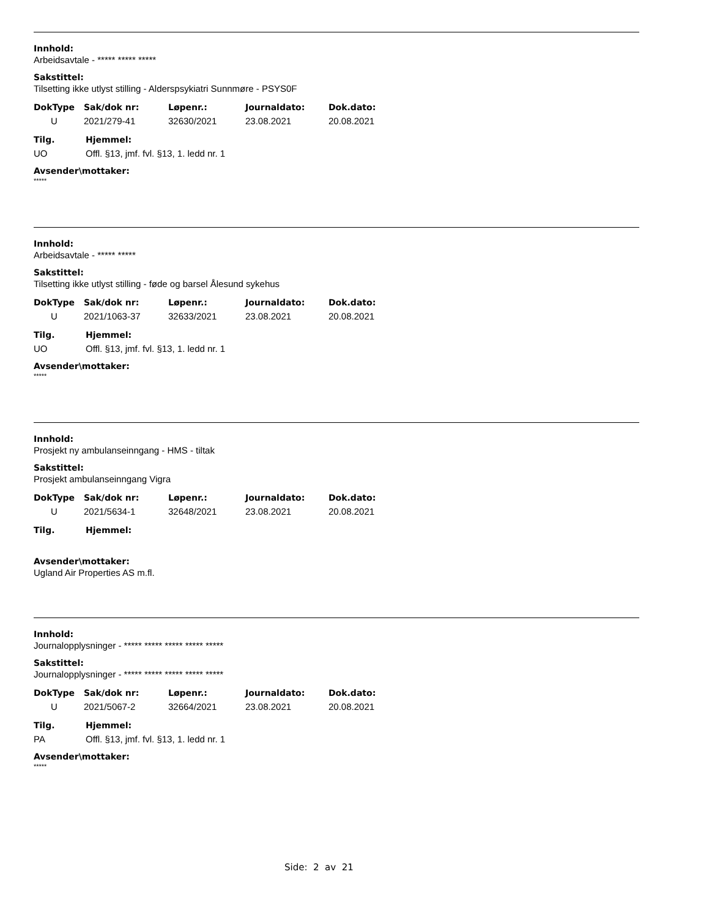Innhold:
Arbeidsavtale - ***** ***** *****
Sakstittel:
Tilsetting ikke utlyst stilling - Alderspsykiatri Sunnmøre - PSYS0F
| DokType | Sak/dok nr: | Løpenr.: | Journaldato: | Dok.dato: |
| --- | --- | --- | --- | --- |
| U | 2021/279-41 | 32630/2021 | 23.08.2021 | 20.08.2021 |
| Tilg. | Hjemmel: |
| --- | --- |
| UO | Offl. §13, jmf. fvl. §13, 1. ledd nr. 1 |
Avsender\mottaker:
*****
Innhold:
Arbeidsavtale - ***** *****
Sakstittel:
Tilsetting ikke utlyst stilling - føde og barsel Ålesund sykehus
| DokType | Sak/dok nr: | Løpenr.: | Journaldato: | Dok.dato: |
| --- | --- | --- | --- | --- |
| U | 2021/1063-37 | 32633/2021 | 23.08.2021 | 20.08.2021 |
| Tilg. | Hjemmel: |
| --- | --- |
| UO | Offl. §13, jmf. fvl. §13, 1. ledd nr. 1 |
Avsender\mottaker:
*****
Innhold:
Prosjekt ny ambulanseinngang - HMS - tiltak
Sakstittel:
Prosjekt ambulanseinngang Vigra
| DokType | Sak/dok nr: | Løpenr.: | Journaldato: | Dok.dato: |
| --- | --- | --- | --- | --- |
| U | 2021/5634-1 | 32648/2021 | 23.08.2021 | 20.08.2021 |
| Tilg. | Hjemmel: |
| --- | --- |
Avsender\mottaker:
Ugland Air Properties AS m.fl.
Innhold:
Journalopplysninger - ***** ***** ***** ***** *****
Sakstittel:
Journalopplysninger - ***** ***** ***** ***** *****
| DokType | Sak/dok nr: | Løpenr.: | Journaldato: | Dok.dato: |
| --- | --- | --- | --- | --- |
| U | 2021/5067-2 | 32664/2021 | 23.08.2021 | 20.08.2021 |
| Tilg. | Hjemmel: |
| --- | --- |
| PA | Offl. §13, jmf. fvl. §13, 1. ledd nr. 1 |
Avsender\mottaker:
*****
Side: 2 av 21